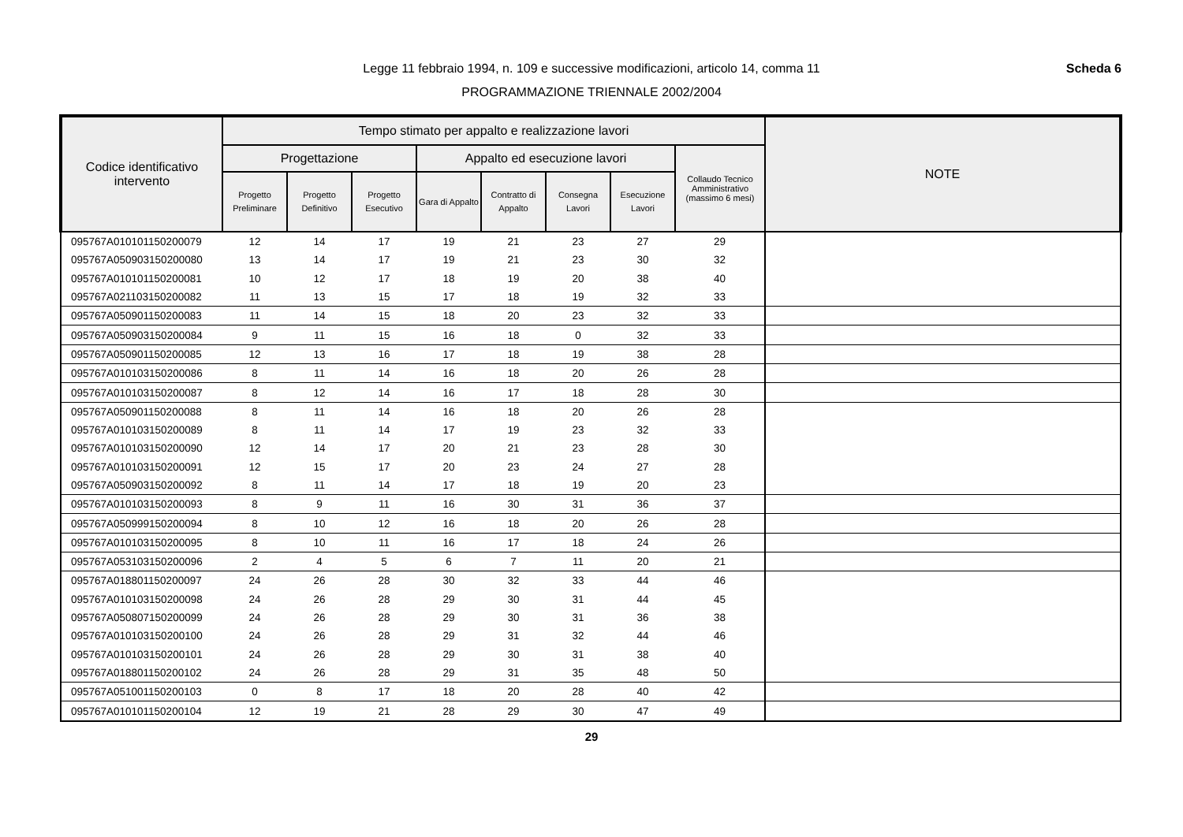Legge 11 febbraio 1994, n. 109 e successive modificazioni, articolo 14, comma 11
PROGRAMMAZIONE TRIENNALE 2002/2004
Scheda 6
| Codice identificativo intervento | Tempo stimato per appalto e realizzazione lavori | | | | | | | | NOTE |
| --- | --- | --- | --- | --- | --- | --- | --- | --- | --- |
| | Progettazione | | | Appalto ed esecuzione lavori | | | | Collaudo Tecnico Amministrativo (massimo 6 mesi) | |
| | Progetto Preliminare | Progetto Definitivo | Progetto Esecutivo | Gara di Appalto | Contratto di Appalto | Consegna Lavori | Esecuzione Lavori | | |
| 095767A010101150200079 | 12 | 14 | 17 | 19 | 21 | 23 | 27 | 29 | |
| 095767A050903150200080 | 13 | 14 | 17 | 19 | 21 | 23 | 30 | 32 | |
| 095767A010101150200081 | 10 | 12 | 17 | 18 | 19 | 20 | 38 | 40 | |
| 095767A021103150200082 | 11 | 13 | 15 | 17 | 18 | 19 | 32 | 33 | |
| 095767A050901150200083 | 11 | 14 | 15 | 18 | 20 | 23 | 32 | 33 | |
| 095767A050903150200084 | 9 | 11 | 15 | 16 | 18 | 0 | 32 | 33 | |
| 095767A050901150200085 | 12 | 13 | 16 | 17 | 18 | 19 | 38 | 28 | |
| 095767A010103150200086 | 8 | 11 | 14 | 16 | 18 | 20 | 26 | 28 | |
| 095767A010103150200087 | 8 | 12 | 14 | 16 | 17 | 18 | 28 | 30 | |
| 095767A050901150200088 | 8 | 11 | 14 | 16 | 18 | 20 | 26 | 28 | |
| 095767A010103150200089 | 8 | 11 | 14 | 17 | 19 | 23 | 32 | 33 | |
| 095767A010103150200090 | 12 | 14 | 17 | 20 | 21 | 23 | 28 | 30 | |
| 095767A010103150200091 | 12 | 15 | 17 | 20 | 23 | 24 | 27 | 28 | |
| 095767A050903150200092 | 8 | 11 | 14 | 17 | 18 | 19 | 20 | 23 | |
| 095767A010103150200093 | 8 | 9 | 11 | 16 | 30 | 31 | 36 | 37 | |
| 095767A050999150200094 | 8 | 10 | 12 | 16 | 18 | 20 | 26 | 28 | |
| 095767A010103150200095 | 8 | 10 | 11 | 16 | 17 | 18 | 24 | 26 | |
| 095767A053103150200096 | 2 | 4 | 5 | 6 | 7 | 11 | 20 | 21 | |
| 095767A018801150200097 | 24 | 26 | 28 | 30 | 32 | 33 | 44 | 46 | |
| 095767A010103150200098 | 24 | 26 | 28 | 29 | 30 | 31 | 44 | 45 | |
| 095767A050807150200099 | 24 | 26 | 28 | 29 | 30 | 31 | 36 | 38 | |
| 095767A010103150200100 | 24 | 26 | 28 | 29 | 31 | 32 | 44 | 46 | |
| 095767A010103150200101 | 24 | 26 | 28 | 29 | 30 | 31 | 38 | 40 | |
| 095767A018801150200102 | 24 | 26 | 28 | 29 | 31 | 35 | 48 | 50 | |
| 095767A051001150200103 | 0 | 8 | 17 | 18 | 20 | 28 | 40 | 42 | |
| 095767A010101150200104 | 12 | 19 | 21 | 28 | 29 | 30 | 47 | 49 | |
29